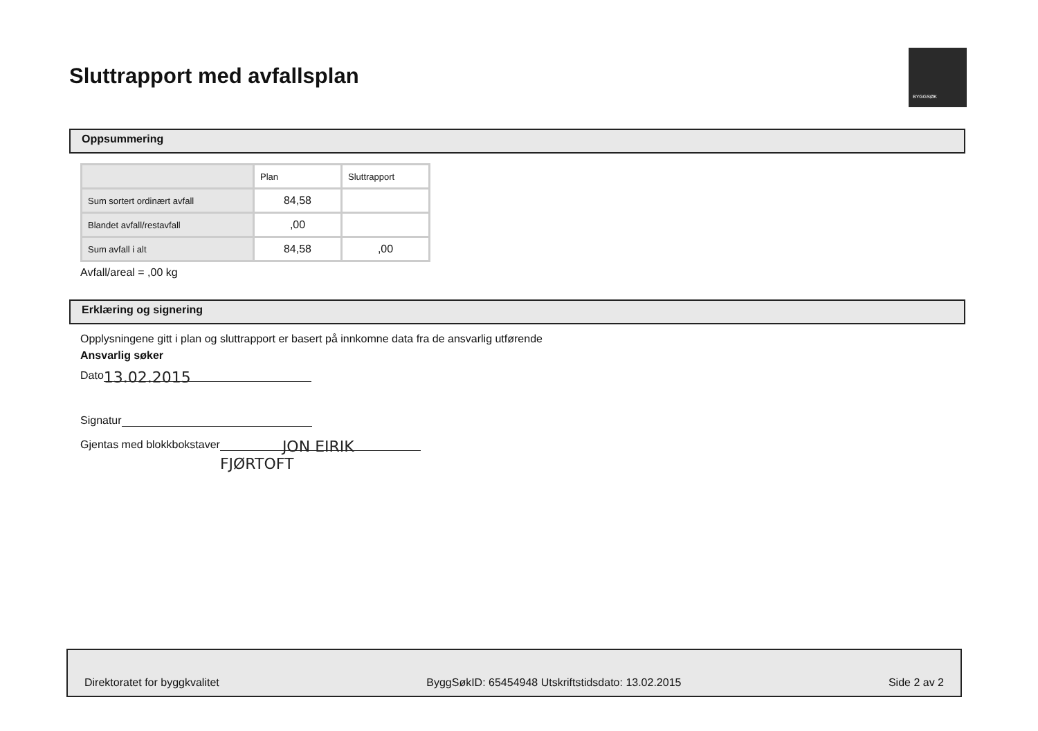Sluttrapport med avfallsplan
BYGGSØK
Oppsummering
| | Plan | Sluttrapport |
| --- | --- | --- |
| Sum sortert ordinært avfall | 84,58 | |
| Blandet avfall/restavfall | ,00 | |
| Sum avfall i alt | 84,58 | ,00 |
Avfall/areal = ,00 kg
Erklæring og signering
Opplysningene gitt i plan og sluttrapport er basert på innkomne data fra de ansvarlig utførende
Ansvarlig søker
Dato 13.02.2015
Signatur
Gjentas med blokkbokstaver JON EIRIK FJØRTOFT
Direktoratet for byggkvalitet ByggSøkID: 65454948 Utskriftstidsdato: 13.02.2015 Side 2 av 2